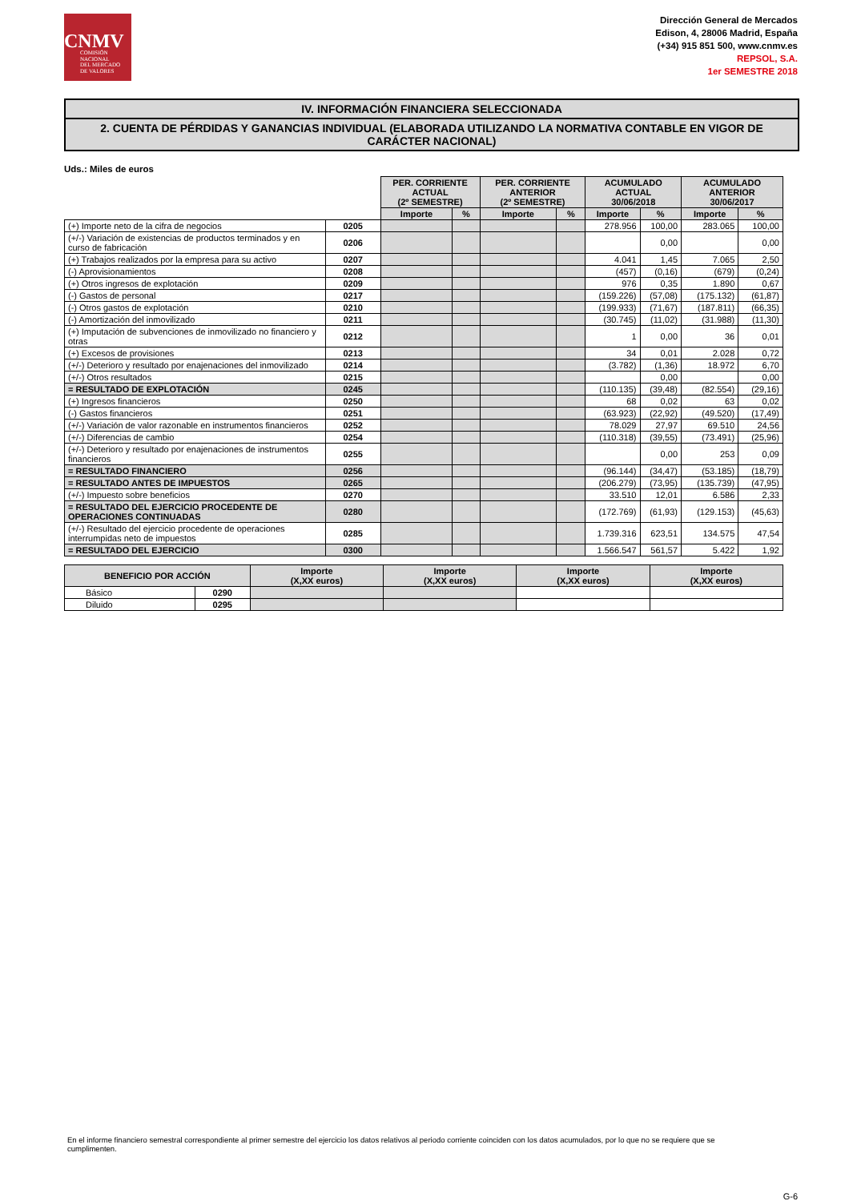CNMV
COMISIÓN
NACIONAL
DEL MERCADO
DE VALORES
Dirección General de Mercados
Edison, 4, 28006 Madrid, España
(+34) 915 851 500, www.cnmv.es
REPSOL, S.A.
1er SEMESTRE 2018
IV. INFORMACIÓN FINANCIERA SELECCIONADA
2. CUENTA DE PÉRDIDAS Y GANANCIAS INDIVIDUAL (ELABORADA UTILIZANDO LA NORMATIVA CONTABLE EN VIGOR DE CARÁCTER NACIONAL)
Uds.: Miles de euros
| | | PER. CORRIENTE ACTUAL (2º SEMESTRE) | | PER. CORRIENTE ANTERIOR (2º SEMESTRE) | | ACUMULADO ACTUAL 30/06/2018 | | ACUMULADO ANTERIOR 30/06/2017 | |
| | | Importe | % | Importe | % | Importe | % | Importe | % |
| (+) Importe neto de la cifra de negocios | 0205 | | | | | 278.956 | 100,00 | 283.065 | 100,00 |
| (+/-) Variación de existencias de productos terminados y en curso de fabricación | 0206 | | | | | | 0,00 | | 0,00 |
| (+) Trabajos realizados por la empresa para su activo | 0207 | | | | | 4.041 | 1,45 | 7.065 | 2,50 |
| (-) Aprovisionamientos | 0208 | | | | | (457) | (0,16) | (679) | (0,24) |
| (+) Otros ingresos de explotación | 0209 | | | | | 976 | 0,35 | 1.890 | 0,67 |
| (-) Gastos de personal | 0217 | | | | | (159.226) | (57,08) | (175.132) | (61,87) |
| (-) Otros gastos de explotación | 0210 | | | | | (199.933) | (71,67) | (187.811) | (66,35) |
| (-) Amortización del inmovilizado | 0211 | | | | | (30.745) | (11,02) | (31.988) | (11,30) |
| (+) Imputación de subvenciones de inmovilizado no financiero y otras | 0212 | | | | | 1 | 0,00 | 36 | 0,01 |
| (+) Excesos de provisiones | 0213 | | | | | 34 | 0,01 | 2.028 | 0,72 |
| (+/-) Deterioro y resultado por enajenaciones del inmovilizado | 0214 | | | | | (3.782) | (1,36) | 18.972 | 6,70 |
| (+/-) Otros resultados | 0215 | | | | | | 0,00 | | 0,00 |
| = RESULTADO DE EXPLOTACIÓN | 0245 | | | | | (110.135) | (39,48) | (82.554) | (29,16) |
| (+) Ingresos financieros | 0250 | | | | | 68 | 0,02 | 63 | 0,02 |
| (-) Gastos financieros | 0251 | | | | | (63.923) | (22,92) | (49.520) | (17,49) |
| (+/-) Variación de valor razonable en instrumentos financieros | 0252 | | | | | 78.029 | 27,97 | 69.510 | 24,56 |
| (+/-) Diferencias de cambio | 0254 | | | | | (110.318) | (39,55) | (73.491) | (25,96) |
| (+/-) Deterioro y resultado por enajenaciones de instrumentos financieros | 0255 | | | | | | 0,00 | 253 | 0,09 |
| = RESULTADO FINANCIERO | 0256 | | | | | (96.144) | (34,47) | (53.185) | (18,79) |
| = RESULTADO ANTES DE IMPUESTOS | 0265 | | | | | (206.279) | (73,95) | (135.739) | (47,95) |
| (+/-) Impuesto sobre beneficios | 0270 | | | | | 33.510 | 12,01 | 6.586 | 2,33 |
| = RESULTADO DEL EJERCICIO PROCEDENTE DE OPERACIONES CONTINUADAS | 0280 | | | | | (172.769) | (61,93) | (129.153) | (45,63) |
| (+/-) Resultado del ejercicio procedente de operaciones interrumpidas neto de impuestos | 0285 | | | | | 1.739.316 | 623,51 | 134.575 | 47,54 |
| = RESULTADO DEL EJERCICIO | 0300 | | | | | 1.566.547 | 561,57 | 5.422 | 1,92 |
| BENEFICIO POR ACCIÓN | | Importe (X,XX euros) | Importe (X,XX euros) | Importe (X,XX euros) | Importe (X,XX euros) |
| --- | --- | --- | --- | --- | --- |
| Básico | 0290 | | | | |
| Diluido | 0295 | | | | |
En el informe financiero semestral correspondiente al primer semestre del ejercicio los datos relativos al periodo corriente coinciden con los datos acumulados, por lo que no se requiere que se cumplimenten.
G-6